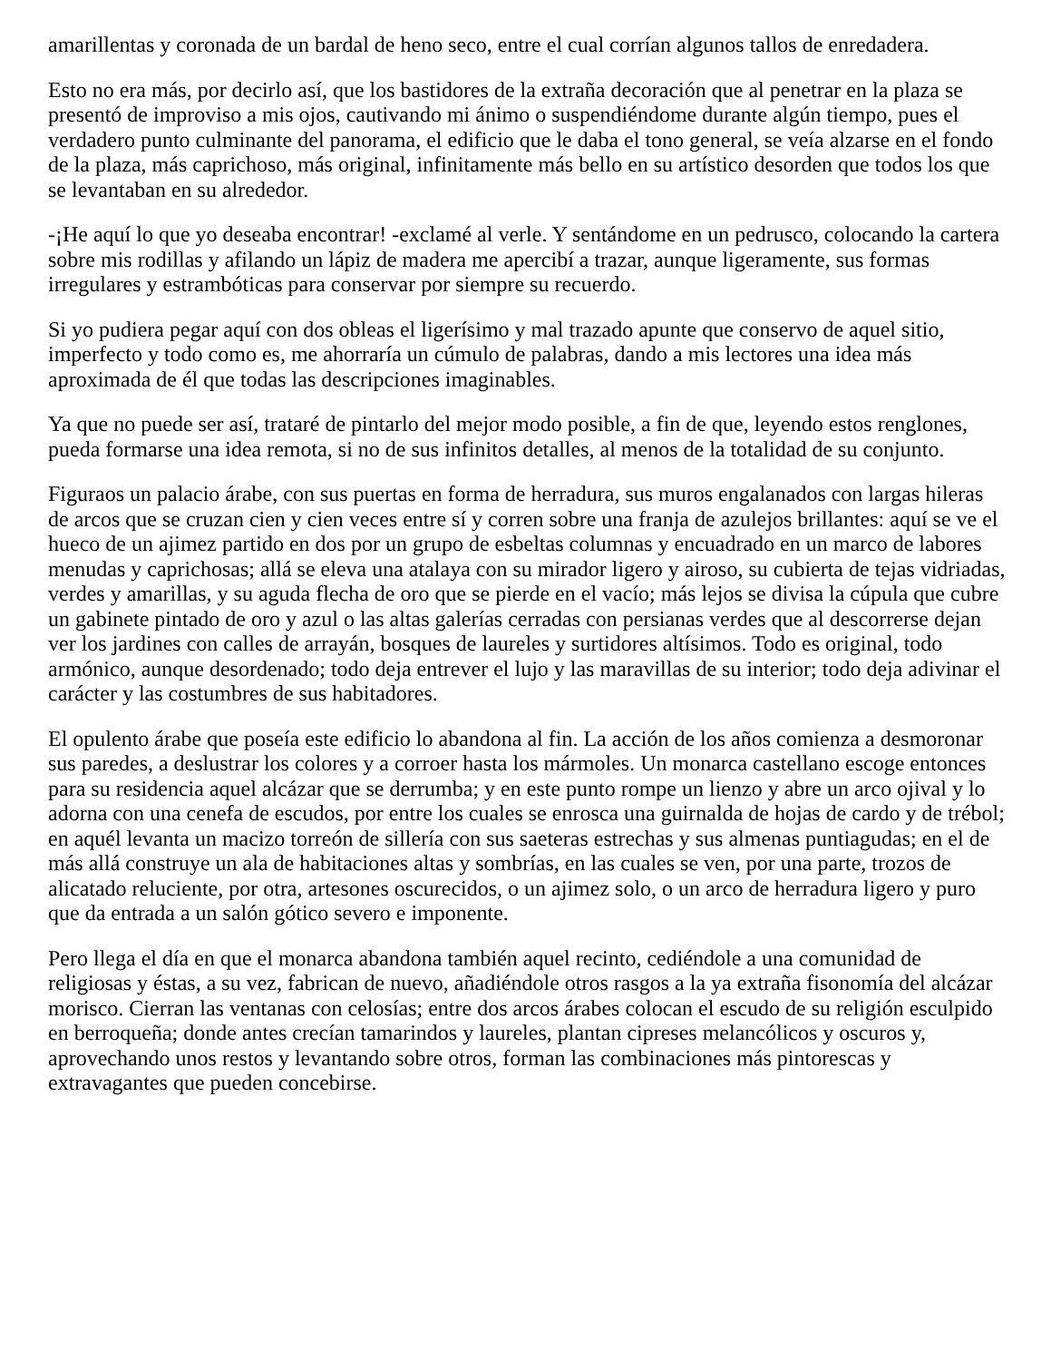amarillentas y coronada de un bardal de heno seco, entre el cual corrían algunos tallos de enredadera.
Esto no era más, por decirlo así, que los bastidores de la extraña decoración que al penetrar en la plaza se presentó de improviso a mis ojos, cautivando mi ánimo o suspendiéndome durante algún tiempo, pues el verdadero punto culminante del panorama, el edificio que le daba el tono general, se veía alzarse en el fondo de la plaza, más caprichoso, más original, infinitamente más bello en su artístico desorden que todos los que se levantaban en su alrededor.
-¡He aquí lo que yo deseaba encontrar! -exclamé al verle. Y sentándome en un pedrusco, colocando la cartera sobre mis rodillas y afilando un lápiz de madera me apercibí a trazar, aunque ligeramente, sus formas irregulares y estrambóticas para conservar por siempre su recuerdo.
Si yo pudiera pegar aquí con dos obleas el ligerísimo y mal trazado apunte que conservo de aquel sitio, imperfecto y todo como es, me ahorraría un cúmulo de palabras, dando a mis lectores una idea más aproximada de él que todas las descripciones imaginables.
Ya que no puede ser así, trataré de pintarlo del mejor modo posible, a fin de que, leyendo estos renglones, pueda formarse una idea remota, si no de sus infinitos detalles, al menos de la totalidad de su conjunto.
Figuraos un palacio árabe, con sus puertas en forma de herradura, sus muros engalanados con largas hileras de arcos que se cruzan cien y cien veces entre sí y corren sobre una franja de azulejos brillantes: aquí se ve el hueco de un ajimez partido en dos por un grupo de esbeltas columnas y encuadrado en un marco de labores menudas y caprichosas; allá se eleva una atalaya con su mirador ligero y airoso, su cubierta de tejas vidriadas, verdes y amarillas, y su aguda flecha de oro que se pierde en el vacío; más lejos se divisa la cúpula que cubre un gabinete pintado de oro y azul o las altas galerías cerradas con persianas verdes que al descorrerse dejan ver los jardines con calles de arrayán, bosques de laureles y surtidores altísimos. Todo es original, todo armónico, aunque desordenado; todo deja entrever el lujo y las maravillas de su interior; todo deja adivinar el carácter y las costumbres de sus habitadores.
El opulento árabe que poseía este edificio lo abandona al fin. La acción de los años comienza a desmoronar sus paredes, a deslustrar los colores y a corroer hasta los mármoles. Un monarca castellano escoge entonces para su residencia aquel alcázar que se derrumba; y en este punto rompe un lienzo y abre un arco ojival y lo adorna con una cenefa de escudos, por entre los cuales se enrosca una guirnalda de hojas de cardo y de trébol; en aquél levanta un macizo torreón de sillería con sus saeteras estrechas y sus almenas puntiagudas; en el de más allá construye un ala de habitaciones altas y sombrías, en las cuales se ven, por una parte, trozos de alicatado reluciente, por otra, artesones oscurecidos, o un ajimez solo, o un arco de herradura ligero y puro que da entrada a un salón gótico severo e imponente.
Pero llega el día en que el monarca abandona también aquel recinto, cediéndole a una comunidad de religiosas y éstas, a su vez, fabrican de nuevo, añadiéndole otros rasgos a la ya extraña fisonomía del alcázar morisco. Cierran las ventanas con celosías; entre dos arcos árabes colocan el escudo de su religión esculpido en berroqueña; donde antes crecían tamarindos y laureles, plantan cipreses melancólicos y oscuros y, aprovechando unos restos y levantando sobre otros, forman las combinaciones más pintorescas y extravagantes que pueden concebirse.